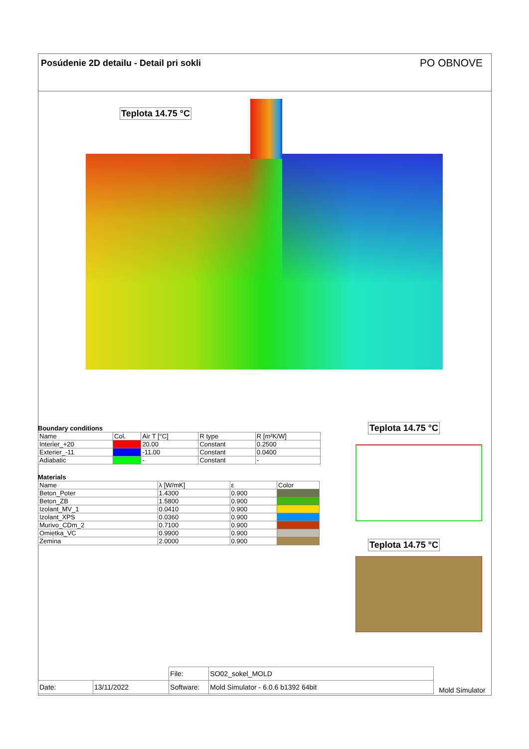Posúdenie 2D detailu - Detail pri sokli
PO OBNOVE
Teplota 14.75 °C
Boundary conditions
| Name | Col. | Air T [°C] | R type | R [m²K/W] |
| --- | --- | --- | --- | --- |
| Interier_+20 | | 20.00 | Constant | 0.2500 |
| Exterier_-11 | | -11.00 | Constant | 0.0400 |
| Adiabatic | | - | Constant | - |
Materials
| Name | λ [W/mK] | ε | Color |
| --- | --- | --- | --- |
| Beton_Poter | 1.4300 | 0.900 | |
| Beton_ZB | 1.5800 | 0.900 | |
| Izolant_MV_1 | 0.0410 | 0.900 | |
| Izolant_XPS | 0.0360 | 0.900 | |
| Murivo_CDm_2 | 0.7100 | 0.900 | |
| Omietka_VC | 0.9900 | 0.900 | |
| Zemina | 2.0000 | 0.900 | |
Teplota 14.75 °C
Teplota 14.75 °C
| | | File: | SO02_sokel_MOLD | Mold Simulator |
| Date: | 13/11/2022 | Software: | Mold Simulator - 6.0.6 b1392 64bit | |